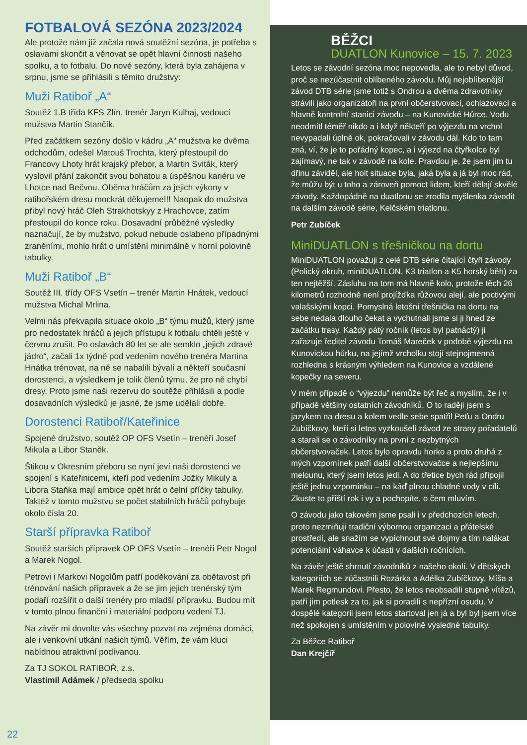FOTBALOVÁ SEZÓNA 2023/2024
Ale protože nám již začala nová soutěžní sezóna, je potřeba s oslavami skončit a věnovat se opět hlavní činnosti našeho spolku, a to fotbalu. Do nové sezóny, která byla zahájena v srpnu, jsme se přihlásili s těmito družstvy:
Muži Ratiboř „A“
Soutěž 1.B třída KFS Zlín, trenér Jaryn Kulhaj, vedoucí mužstva Martin Stančík.
Před začátkem sezóny došlo v kádru „A“ mužstva ke dvěma odchodům, odešel Matouš Trochta, který přestoupil do Francovy Lhoty hrát krajský přebor, a Martin Sviták, který vyslovil přání zakončit svou bohatou a úspěšnou kariéru ve Lhotce nad Bečvou. Oběma hráčům za jejich výkony v ratibořském dresu mockrát děkujeme!!! Naopak do mužstva přibyl nový hráč Oleh Strakhotskyy z Hrachovce, zatím přestoupil do konce roku. Dosavadní průběžné výsledky naznačují, že by mužstvo, pokud nebude oslabeno případnými zraněními, mohlo hrát o umístění minimálně v horní polovině tabulky.
Muži Ratiboř „B“
Soutěž III. třídy OFS Vsetín – trenér Martin Hnátek, vedoucí mužstva Michal Mrlina.
Velmi nás překvapila situace okolo „B“ týmu mužů, který jsme pro nedostatek hráčů a jejich přístupu k fotbalu chtěli ještě v červnu zrušit. Po oslavách 80 let se ale semklo „jejich zdravé jádro“, začali 1x týdně pod vedením nového trenéra Martina Hnátka trénovat, na ně se nabalili bývalí a někteří současní dorostenci, a výsledkem je tolik členů týmu, že pro ně chybí dresy. Proto jsme naši rezervu do soutěže přihlásili a podle dosavadních výsledků je jasné, že jsme udělali dobře.
Dorostenci Ratiboř/Kateřinice
Spojené družstvo, soutěž OP OFS Vsetín – trenéři Josef Mikula a Libor Staněk.
Štikou v Okresním přeboru se nyní jeví naši dorostenci ve spojení s Kateřinicemi, kteří pod vedením Jožky Mikuly a Libora Staňka mají ambice opět hrát o čelní příčky tabulky. Taktéž v tomto mužstvu se počet stabilních hráčů pohybuje okolo čísla 20.
Starší přípravka Ratiboř
Soutěž starších přípravek OP OFS Vsetín – trenéři Petr Nogol a Marek Nogol.
Petrovi i Markovi Nogolům patří poděkování za obětavost při trénování našich přípravek a že se jim jejich trenérský tým podaří rozšířit o další trenéry pro mladší přípravku. Budou mít v tomto plnou finanční i materiální podporu vedení TJ.
Na závěr mi dovolte vás všechny pozvat na zejména domácí, ale i venkovní utkání našich týmů. Věřím, že vám kluci nabídnou atraktivní podívanou.
Za TJ SOKOL RATIBOŘ, z.s.
Vlastimil Adámek / předseda spolku
22
BĚŽCI
DUATLON Kunovice – 15. 7. 2023
Letos se závodní sezóna moc nepovedla, ale to nebyl důvod, proč se nezúčastnit oblíbeného závodu. Můj nejoblíbenější závod DTB série jsme totiž s Ondrou a dvěma zdravotníky strávili jako organizátoři na první občerstvovací, ochlazovací a hlavně kontrolní stanici závodu – na Kunovické Hůrce. Vodu neodmítl téměř nikdo a i když někteří po výjezdu na vrchol nevypadali úplně ok, pokračovali v závodu dál. Kdo to tam zná, ví, že je to pořádný kopec, a i výjezd na čtyřkolce byl zajímavý, ne tak v závodě na kole. Pravdou je, že jsem jim tu dřinu záviděl, ale holt situace byla, jaká byla a já byl moc rád, že můžu být u toho a zároveň pomoct lidem, kteří dělají skvělé závody. Každopádně na duatlonu se zrodila myšlenka závodit na dalším závodě série, Kelčském triatlonu.
Petr Zubíček
MiniDUATLON s třešničkou na dortu
MiniDUATLON považuji z celé DTB série čítající čtyři závody (Polický okruh, miniDUATLON, K3 triatlon a K5 horský běh) za ten nejtěžší. Zásluhu na tom má hlavně kolo, protože těch 26 kilometrů rozhodně není projížďka růžovou alejí, ale poctivými valašskými kopci. Pomyslná letošní třešnička na dortu na sebe nedala dlouho čekat a vychutnali jsme si ji hned ze začátku trasy. Každý pátý ročník (letos byl patnáctý) ji zařazuje ředitel závodu Tomáš Mareček v podobě výjezdu na Kunovickou hůrku, na jejímž vrcholku stojí stejnojmenná rozhledna s krásným výhledem na Kunovice a vzdálené kopečky na severu.
V mém případě o “výjezdu” nemůže být řeč a myslím, že i v případě většiny ostatních závodníků. O to raději jsem s jazykem na dresu a kolem vedle sebe spatřil Peťu a Ondru Zubíčkovy, kteří si letos vyzkoušeli závod ze strany pořadatelů a starali se o závodníky na první z nezbytných občerstvovaček. Letos bylo opravdu horko a proto druhá z mých vzpomínek patří další občerstvovačce a nejlepšímu melounu, který jsem letos jedl. A do třetice bych rád připojil ještě jednu vzpomínku – na káď plnou chladné vody v cíli. Zkuste to příští rok i vy a pochopíte, o čem mluvím.
O závodu jako takovém jsme psali i v předchozích letech, proto nezmiňuji tradiční výbornou organizaci a přátelské prostředí, ale snažím se vypíchnout své dojmy a tím nalákat potenciální váhavce k účasti v dalších ročnících.
Na závěr ještě shrnutí závodníků z našeho okolí. V dětských kategoriích se zúčastnili Rozárka a Adélka Zubíčkovy, Míša a Marek Regmundovi. Přesto, že letos neobsadili stupně vítězů, patří jim potlesk za to, jak si poradili s nepřízní osudu. V dospělé kategorii jsem letos startoval jen já a byl byl jsem více než spokojen s umístěním v polovině výsledné tabulky.
Za Běžce Ratiboř
Dan Krejčíř